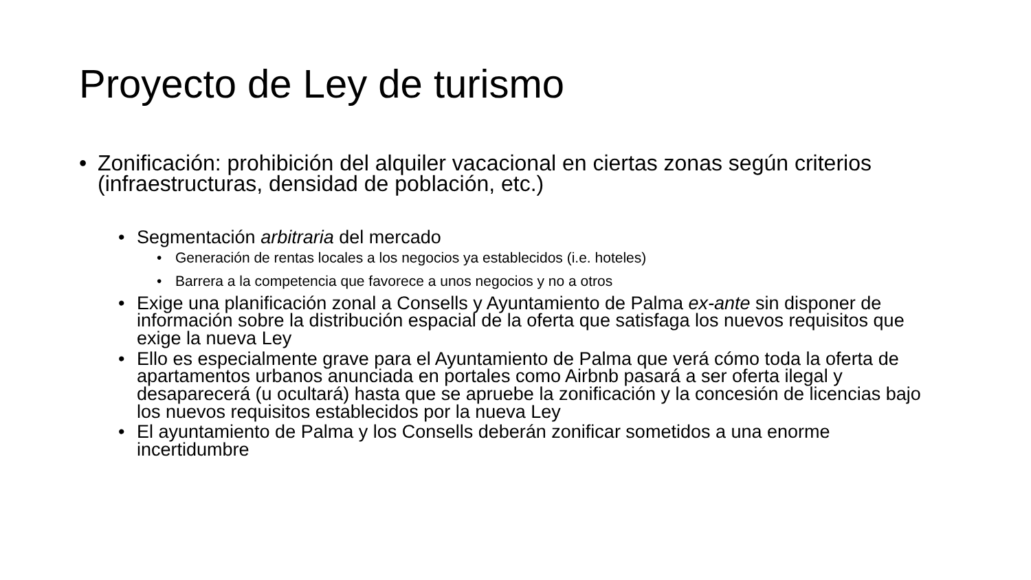Proyecto de Ley de turismo
• Zonificación: prohibición del alquiler vacacional en ciertas zonas según criterios (infraestructuras, densidad de población, etc.)
• Segmentación arbitraria del mercado
• Generación de rentas locales a los negocios ya establecidos (i.e. hoteles)
• Barrera a la competencia que favorece a unos negocios y no a otros
• Exige una planificación zonal a Consells y Ayuntamiento de Palma ex-ante sin disponer de información sobre la distribución espacial de la oferta que satisfaga los nuevos requisitos que exige la nueva Ley
• Ello es especialmente grave para el Ayuntamiento de Palma que verá cómo toda la oferta de apartamentos urbanos anunciada en portales como Airbnb pasará a ser oferta ilegal y desaparecerá (u ocultará) hasta que se apruebe la zonificación y la concesión de licencias bajo los nuevos requisitos establecidos por la nueva Ley
• El ayuntamiento de Palma y los Consells deberán zonificar sometidos a una enorme incertidumbre